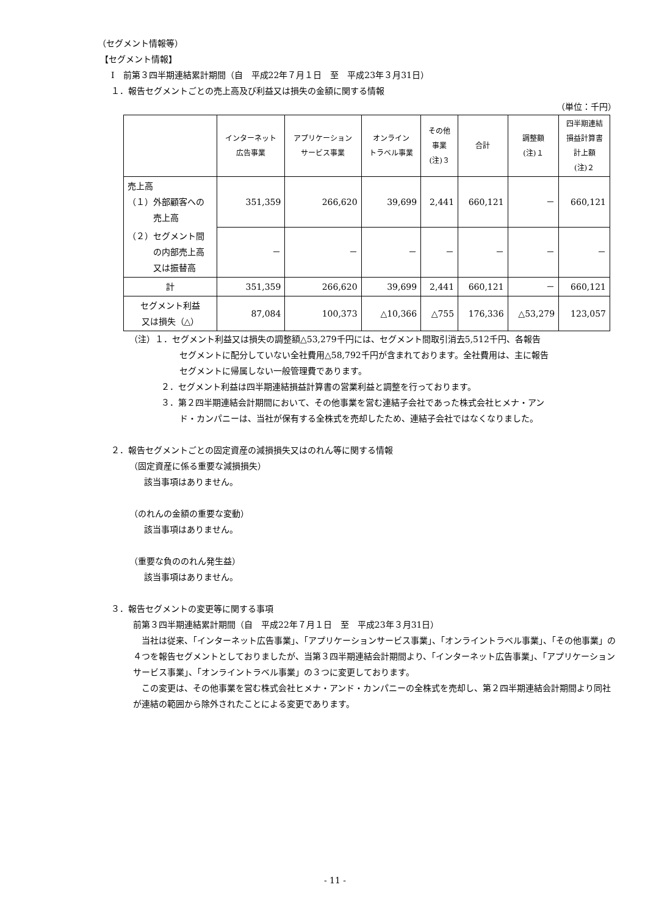（セグメント情報等）
【セグメント情報】
Ⅰ　前第３四半期連結累計期間（自　平成22年７月１日　至　平成23年３月31日）
１．報告セグメントごとの売上高及び利益又は損失の金額に関する情報
（単位：千円）
| | インターネット 広告事業 | アプリケーション サービス事業 | オンライン トラベル事業 | その他 事業 (注)３ | 合計 | 調整額 (注)１ | 四半期連結 損益計算書 計上額 (注)２ |
| --- | --- | --- | --- | --- | --- | --- | --- |
| 売上高 （１）外部顧客への 売上高 | 351,359 | 266,620 | 39,699 | 2,441 | 660,121 | － | 660,121 |
| （２）セグメント間 の内部売上高 又は振替高 | － | － | － | － | － | － | － |
| 計 | 351,359 | 266,620 | 39,699 | 2,441 | 660,121 | － | 660,121 |
| セグメント利益 又は損失（△） | 87,084 | 100,373 | △10,366 | △755 | 176,336 | △53,279 | 123,057 |
（注）１．セグメント利益又は損失の調整額△53,279千円には、セグメント間取引消去5,512千円、各報告
セグメントに配分していない全社費用△58,792千円が含まれております。全社費用は、主に報告
セグメントに帰属しない一般管理費であります。
２．セグメント利益は四半期連結損益計算書の営業利益と調整を行っております。
３．第２四半期連結会計期間において、その他事業を営む連結子会社であった株式会社ヒメナ・アン
ド・カンパニーは、当社が保有する全株式を売却したため、連結子会社ではなくなりました。
２．報告セグメントごとの固定資産の減損損失又はのれん等に関する情報
（固定資産に係る重要な減損損失）
該当事項はありません。
（のれんの金額の重要な変動）
該当事項はありません。
（重要な負ののれん発生益）
該当事項はありません。
３．報告セグメントの変更等に関する事項
前第３四半期連結累計期間（自　平成22年７月１日　至　平成23年３月31日）
　当社は従来、「インターネット広告事業」、「アプリケーションサービス事業」、「オンライントラベル事業」、「その他事業」の４つを報告セグメントとしておりましたが、当第３四半期連結会計期間より、「インターネット広告事業」、「アプリケーションサービス事業」、「オンライントラベル事業」の３つに変更しております。
　この変更は、その他事業を営む株式会社ヒメナ・アンド・カンパニーの全株式を売却し、第２四半期連結会計期間より同社が連結の範囲から除外されたことによる変更であります。
- 11 -